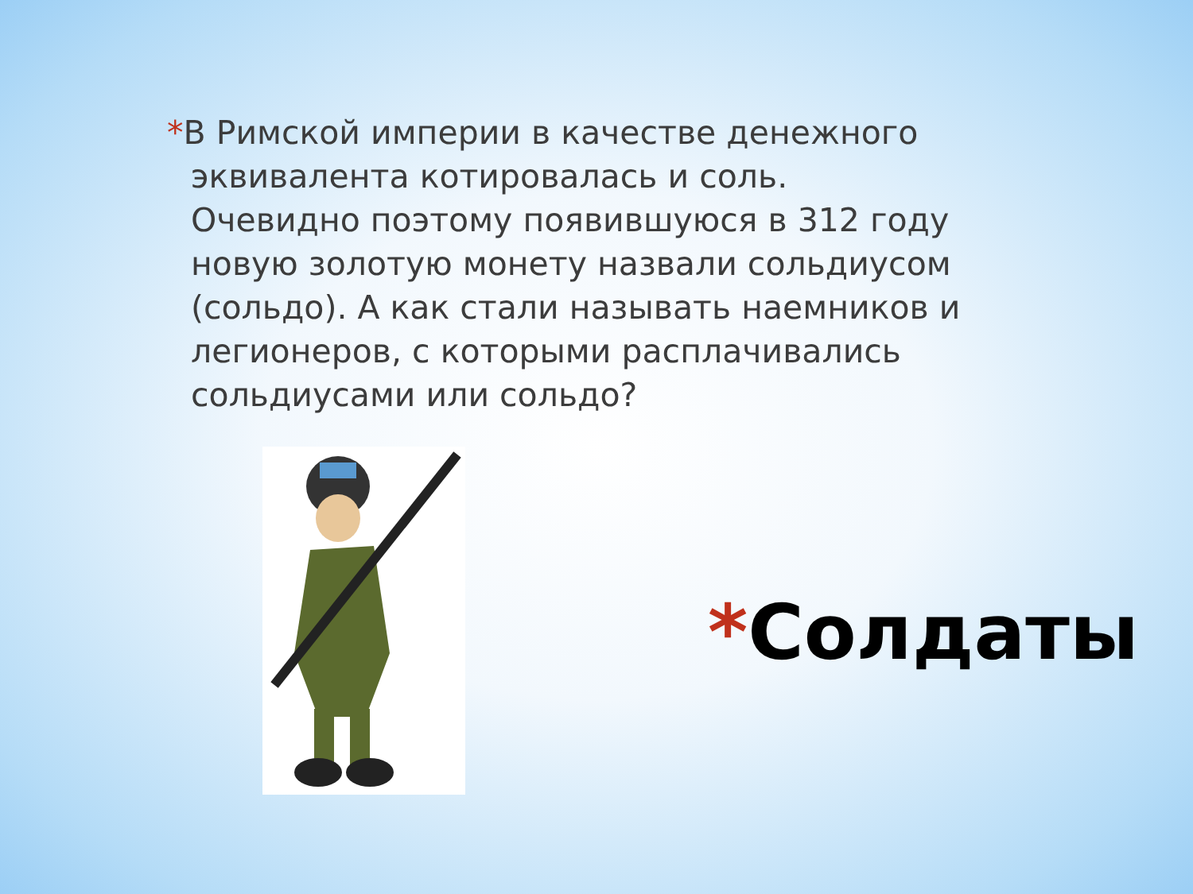*В Римской империи в качестве денежного эквивалента котировалась и соль. Очевидно поэтому появившуюся в 312 году новую золотую монету назвали сольдиусом (сольдо). А как стали называть наемников и легионеров, с которыми расплачивались сольдиусами или сольдо?
*Солдаты